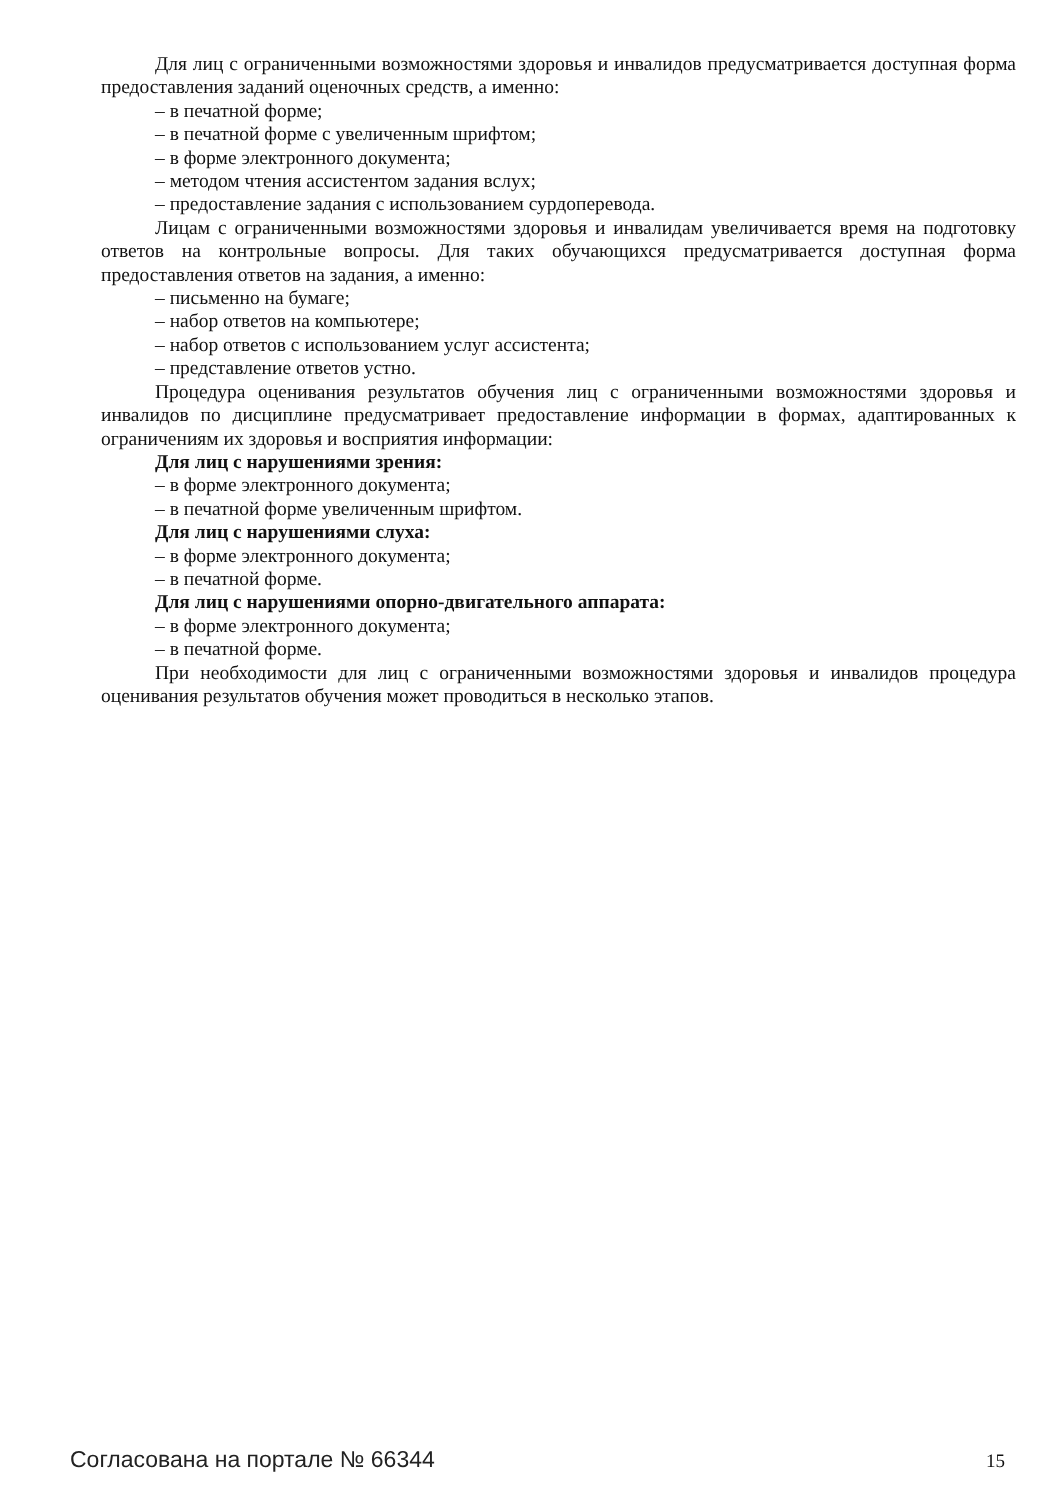Для лиц с ограниченными возможностями здоровья и инвалидов предусматривается доступная форма предоставления заданий оценочных средств, а именно:
– в печатной форме;
– в печатной форме с увеличенным шрифтом;
– в форме электронного документа;
– методом чтения ассистентом задания вслух;
– предоставление задания с использованием сурдоперевода.
Лицам с ограниченными возможностями здоровья и инвалидам увеличивается время на подготовку ответов на контрольные вопросы. Для таких обучающихся предусматривается доступная форма предоставления ответов на задания, а именно:
– письменно на бумаге;
– набор ответов на компьютере;
– набор ответов с использованием услуг ассистента;
– представление ответов устно.
Процедура оценивания результатов обучения лиц с ограниченными возможностями здоровья и инвалидов по дисциплине предусматривает предоставление информации в формах, адаптированных к ограничениям их здоровья и восприятия информации:
Для лиц с нарушениями зрения:
– в форме электронного документа;
– в печатной форме увеличенным шрифтом.
Для лиц с нарушениями слуха:
– в форме электронного документа;
– в печатной форме.
Для лиц с нарушениями опорно-двигательного аппарата:
– в форме электронного документа;
– в печатной форме.
При необходимости для лиц с ограниченными возможностями здоровья и инвалидов процедура оценивания результатов обучения может проводиться в несколько этапов.
Согласована на портале № 66344 15